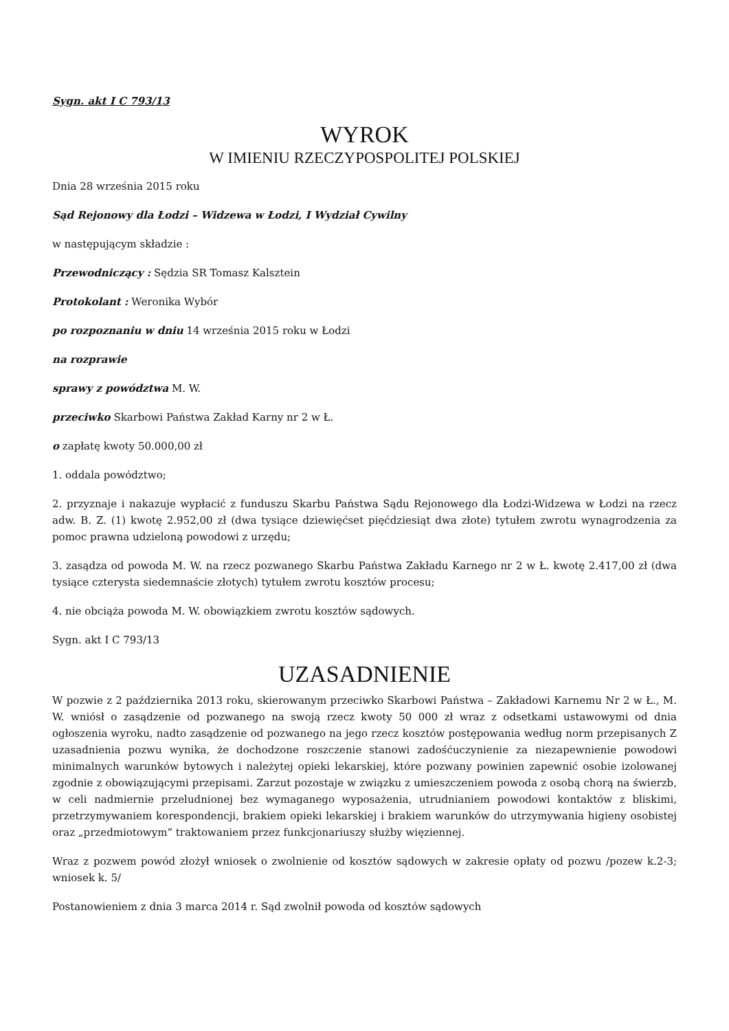Sygn. akt I C 793/13
WYROK
W IMIENIU RZECZYPOSPOLITEJ POLSKIEJ
Dnia 28 września 2015 roku
Sąd Rejonowy dla Łodzi – Widzewa w Łodzi, I Wydział Cywilny
w następującym składzie :
Przewodniczący : Sędzia SR Tomasz Kalsztein
Protokolant : Weronika Wybór
po rozpoznaniu w dniu 14 września 2015 roku w Łodzi
na rozprawie
sprawy z powództwa M. W.
przeciwko Skarbowi Państwa Zakład Karny nr 2 w Ł.
o zapłatę kwoty 50.000,00 zł
1. oddala powództwo;
2. przyznaje i nakazuje wypłacić z funduszu Skarbu Państwa Sądu Rejonowego dla Łodzi-Widzewa w Łodzi na rzecz adw. B. Z. (1) kwotę 2.952,00 zł (dwa tysiące dziewięćset pięćdziesiąt dwa złote) tytułem zwrotu wynagrodzenia za pomoc prawna udzieloną powodowi z urzędu;
3. zasądza od powoda M. W. na rzecz pozwanego Skarbu Państwa Zakładu Karnego nr 2 w Ł. kwotę 2.417,00 zł (dwa tysiące czterysta siedemnaście złotych) tytułem zwrotu kosztów procesu;
4. nie obciąża powoda M. W. obowiązkiem zwrotu kosztów sądowych.
Sygn. akt I C 793/13
UZASADNIENIE
W pozwie z 2 października 2013 roku, skierowanym przeciwko Skarbowi Państwa – Zakładowi Karnemu Nr 2 w Ł., M. W. wniósł o zasądzenie od pozwanego na swoją rzecz kwoty 50 000 zł wraz z odsetkami ustawowymi od dnia ogłoszenia wyroku, nadto zasądzenie od pozwanego na jego rzecz kosztów postępowania według norm przepisanych Z uzasadnienia pozwu wynika, że dochodzone roszczenie stanowi zadośćuczynienie za niezapewnienie powodowi minimalnych warunków bytowych i należytej opieki lekarskiej, które pozwany powinien zapewnić osobie izolowanej zgodnie z obowiązującymi przepisami. Zarzut pozostaje w związku z umieszczeniem powoda z osobą chorą na świerzb, w celi nadmiernie przeludnionej bez wymaganego wyposażenia, utrudnianiem powodowi kontaktów z bliskimi, przetrzymywaniem korespondencji, brakiem opieki lekarskiej i brakiem warunków do utrzymywania higieny osobistej oraz „przedmiotowym” traktowaniem przez funkcjonariuszy służby więziennej.
Wraz z pozwem powód złożył wniosek o zwolnienie od kosztów sądowych w zakresie opłaty od pozwu /pozew k.2-3; wniosek k. 5/
Postanowieniem z dnia 3 marca 2014 r. Sąd zwolnił powoda od kosztów sądowych